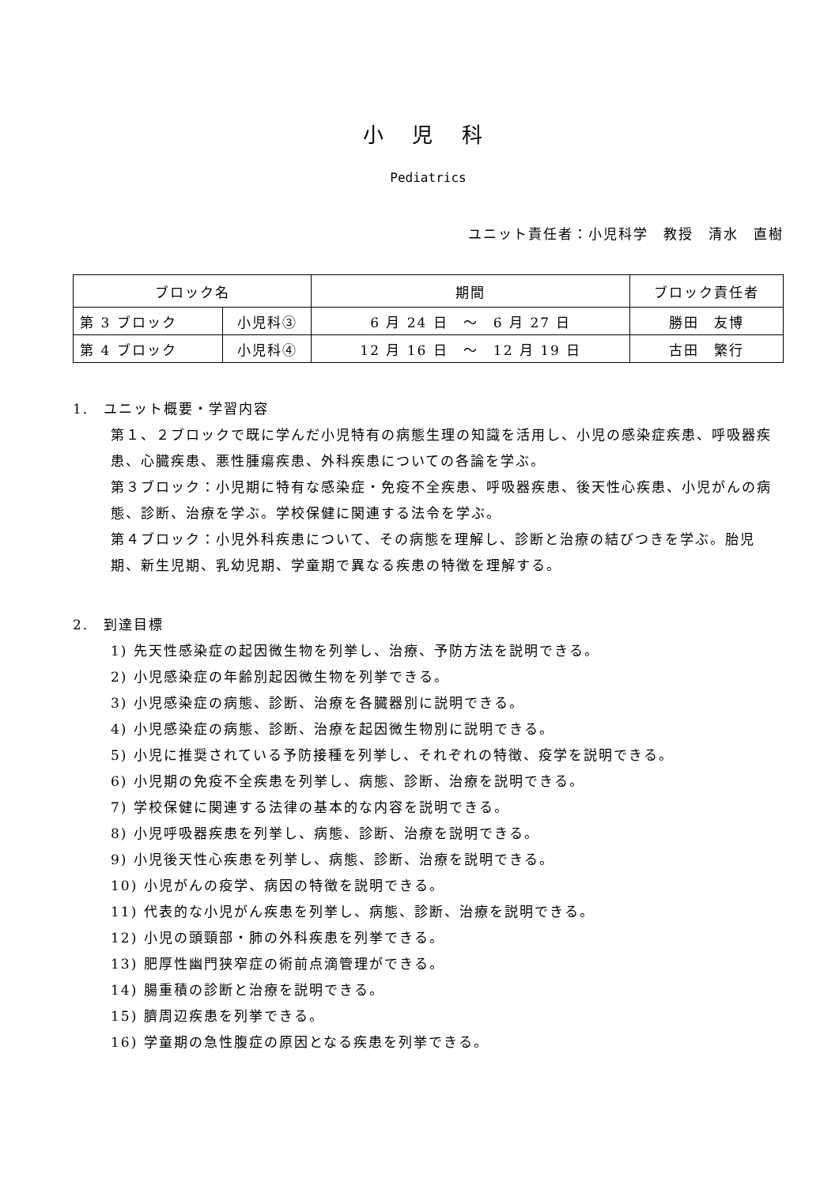小 児 科
Pediatrics
ユニット責任者：小児科学　教授　清水　直樹
| ブロック名 | | 期間 | ブロック責任者 |
| --- | --- | --- | --- |
| 第 3 ブロック | 小児科③ | 6 月 24 日 ～ 6 月 27 日 | 勝田 友博 |
| 第 4 ブロック | 小児科④ | 12 月 16 日 ～ 12 月 19 日 | 古田 繁行 |
1.　ユニット概要・学習内容
第１、２ブロックで既に学んだ小児特有の病態生理の知識を活用し、小児の感染症疾患、呼吸器疾患、心臓疾患、悪性腫瘍疾患、外科疾患についての各論を学ぶ。
第３ブロック：小児期に特有な感染症・免疫不全疾患、呼吸器疾患、後天性心疾患、小児がんの病態、診断、治療を学ぶ。学校保健に関連する法令を学ぶ。
第４ブロック：小児外科疾患について、その病態を理解し、診断と治療の結びつきを学ぶ。胎児期、新生児期、乳幼児期、学童期で異なる疾患の特徴を理解する。
2.　到達目標
1) 先天性感染症の起因微生物を列挙し、治療、予防方法を説明できる。
2) 小児感染症の年齢別起因微生物を列挙できる。
3) 小児感染症の病態、診断、治療を各臓器別に説明できる。
4) 小児感染症の病態、診断、治療を起因微生物別に説明できる。
5) 小児に推奨されている予防接種を列挙し、それぞれの特徴、疫学を説明できる。
6) 小児期の免疫不全疾患を列挙し、病態、診断、治療を説明できる。
7) 学校保健に関連する法律の基本的な内容を説明できる。
8) 小児呼吸器疾患を列挙し、病態、診断、治療を説明できる。
9) 小児後天性心疾患を列挙し、病態、診断、治療を説明できる。
10) 小児がんの疫学、病因の特徴を説明できる。
11) 代表的な小児がん疾患を列挙し、病態、診断、治療を説明できる。
12) 小児の頭頸部・肺の外科疾患を列挙できる。
13) 肥厚性幽門狭窄症の術前点滴管理ができる。
14) 腸重積の診断と治療を説明できる。
15) 臍周辺疾患を列挙できる。
16) 学童期の急性腹症の原因となる疾患を列挙できる。